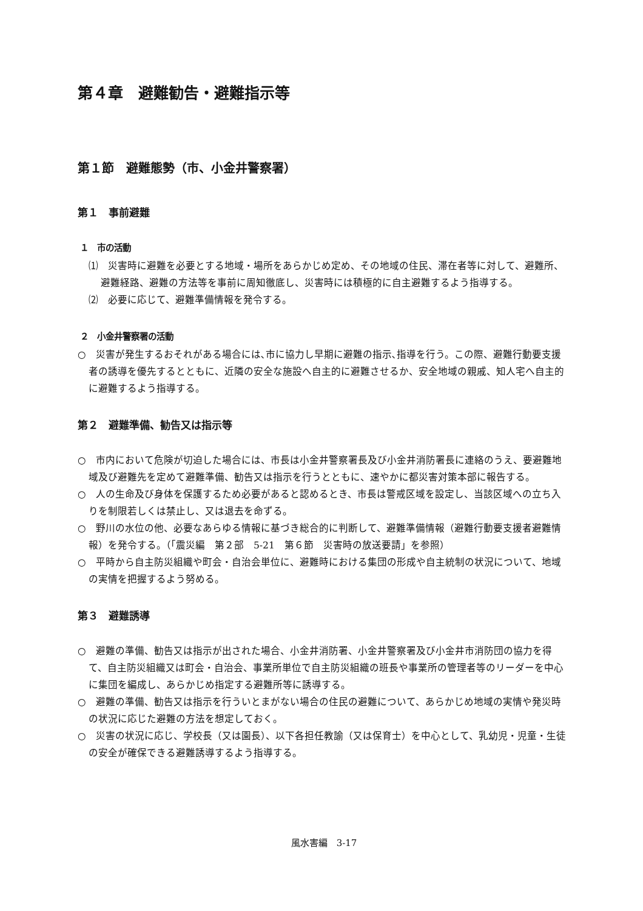第４章　避難勧告・避難指示等
第１節　避難態勢（市、小金井警察署）
第１　事前避難
１　市の活動
⑴　災害時に避難を必要とする地域・場所をあらかじめ定め、その地域の住民、滞在者等に対して、避難所、避難経路、避難の方法等を事前に周知徹底し、災害時には積極的に自主避難するよう指導する。
⑵　必要に応じて、避難準備情報を発令する。
２　小金井警察署の活動
○　災害が発生するおそれがある場合には､市に協力し早期に避難の指示､指導を行う。この際、避難行動要支援者の誘導を優先するとともに、近隣の安全な施設へ自主的に避難させるか、安全地域の親戚、知人宅へ自主的に避難するよう指導する。
第２　避難準備、勧告又は指示等
○　市内において危険が切迫した場合には、市長は小金井警察署長及び小金井消防署長に連絡のうえ、要避難地域及び避難先を定めて避難準備、勧告又は指示を行うとともに、速やかに都災害対策本部に報告する。
○　人の生命及び身体を保護するため必要があると認めるとき、市長は警戒区域を設定し、当該区域への立ち入りを制限若しくは禁止し、又は退去を命ずる。
○　野川の水位の他、必要なあらゆる情報に基づき総合的に判断して、避難準備情報（避難行動要支援者避難情報）を発令する。（「震災編　第２部　5-21　第６節　災害時の放送要請」を参照）
○　平時から自主防災組織や町会・自治会単位に、避難時における集団の形成や自主統制の状況について、地域の実情を把握するよう努める。
第３　避難誘導
○　避難の準備、勧告又は指示が出された場合、小金井消防署、小金井警察署及び小金井市消防団の協力を得て、自主防災組織又は町会・自治会、事業所単位で自主防災組織の班長や事業所の管理者等のリーダーを中心に集団を編成し、あらかじめ指定する避難所等に誘導する。
○　避難の準備、勧告又は指示を行ういとまがない場合の住民の避難について、あらかじめ地域の実情や発災時の状況に応じた避難の方法を想定しておく。
○　災害の状況に応じ、学校長（又は園長）、以下各担任教諭（又は保育士）を中心として、乳幼児・児童・生徒の安全が確保できる避難誘導するよう指導する。
風水害編　3-17